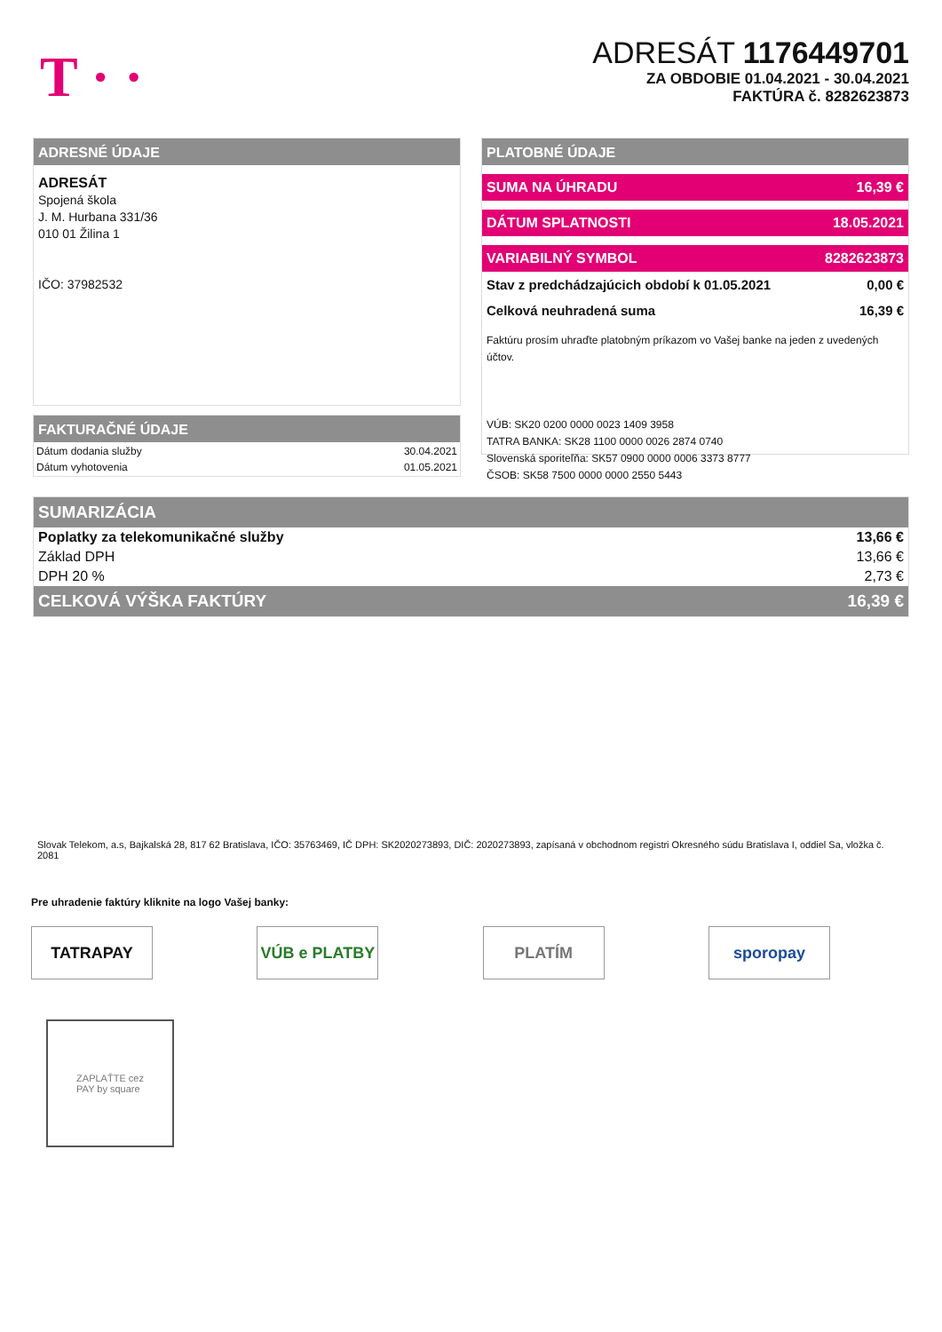T · ·
ADRESÁT 1176449701
ZA OBDOBIE 01.04.2021 - 30.04.2021
FAKTÚRA č. 8282623873
ADRESNÉ ÚDAJE
ADRESÁT
Spojená škola
J. M. Hurbana 331/36
010 01 Žilina 1
IČO: 37982532
FAKTURAČNÉ ÚDAJE
| Dátum dodania služby | 30.04.2021 |
| Dátum vyhotovenia | 01.05.2021 |
PLATOBNÉ ÚDAJE
SUMA NA ÚHRADU 16,39 €
DÁTUM SPLATNOSTI 18.05.2021
VARIABILNÝ SYMBOL 8282623873
Stav z predchádzajúcich období k 01.05.2021 0,00 €
Celková neuhradená suma 16,39 €
Faktúru prosím uhraďte platobným príkazom vo Vašej banke na jeden z uvedených účtov.
VÚB: SK20 0200 0000 0023 1409 3958
TATRA BANKA: SK28 1100 0000 0026 2874 0740
Slovenská sporiteľňa: SK57 0900 0000 0006 3373 8777
ČSOB: SK58 7500 0000 0000 2550 5443
| SUMARIZÁCIA | |
| Poplatky za telekomunikačné služby | 13,66 € |
| Základ DPH | 13,66 € |
| DPH 20 % | 2,73 € |
| CELKOVÁ VÝŠKA FAKTÚRY | 16,39 € |
Slovak Telekom, a.s, Bajkalská 28, 817 62 Bratislava, IČO: 35763469, IČ DPH: SK2020273893, DIČ: 2020273893, zapísaná v obchodnom registri Okresného súdu Bratislava I, oddiel Sa, vložka č. 2081
Pre uhradenie faktúry kliknite na logo Vašej banky:
TATRAPAY VÚB e PLATBY PLATÍM sporopay
ZAPLAŤTE cez
PAY by square